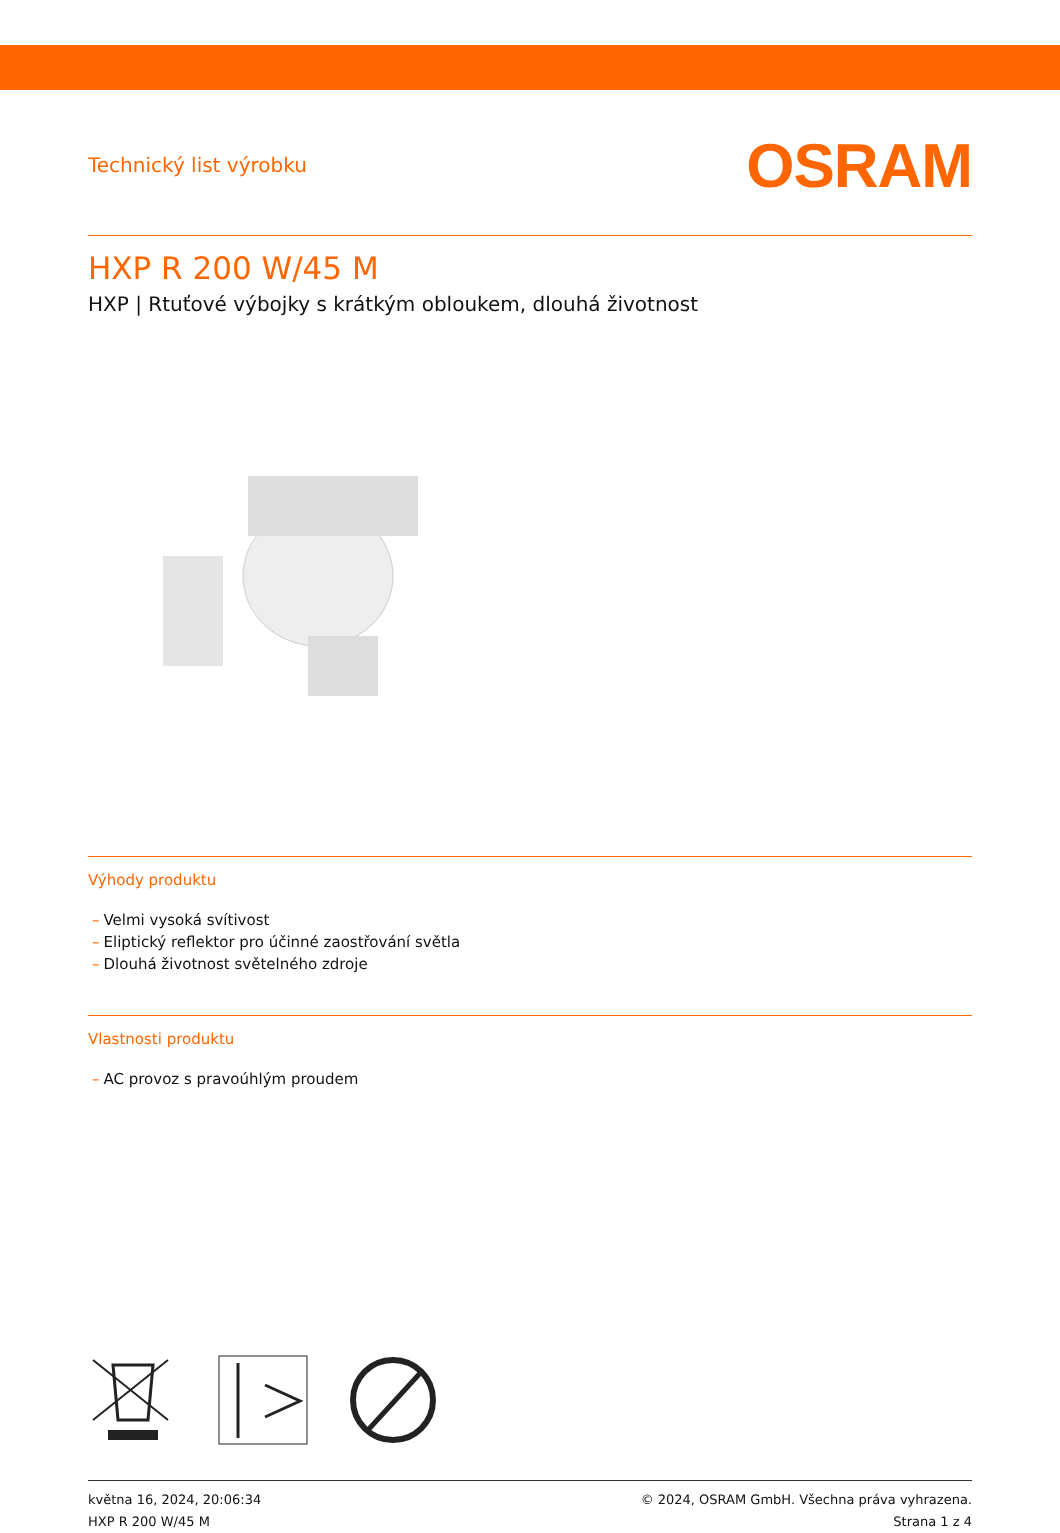Technický list výrobku
OSRAM
HXP R 200 W/45 M
HXP | Rtuťové výbojky s krátkým obloukem, dlouhá životnost
Výhody produktu
– Velmi vysoká svítivost
– Eliptický reflektor pro účinné zaostřování světla
– Dlouhá životnost světelného zdroje
Vlastnosti produktu
– AC provoz s pravoúhlým proudem
května 16, 2024, 20:06:34
HXP R 200 W/45 M
© 2024, OSRAM GmbH. Všechna práva vyhrazena.
Strana 1 z 4